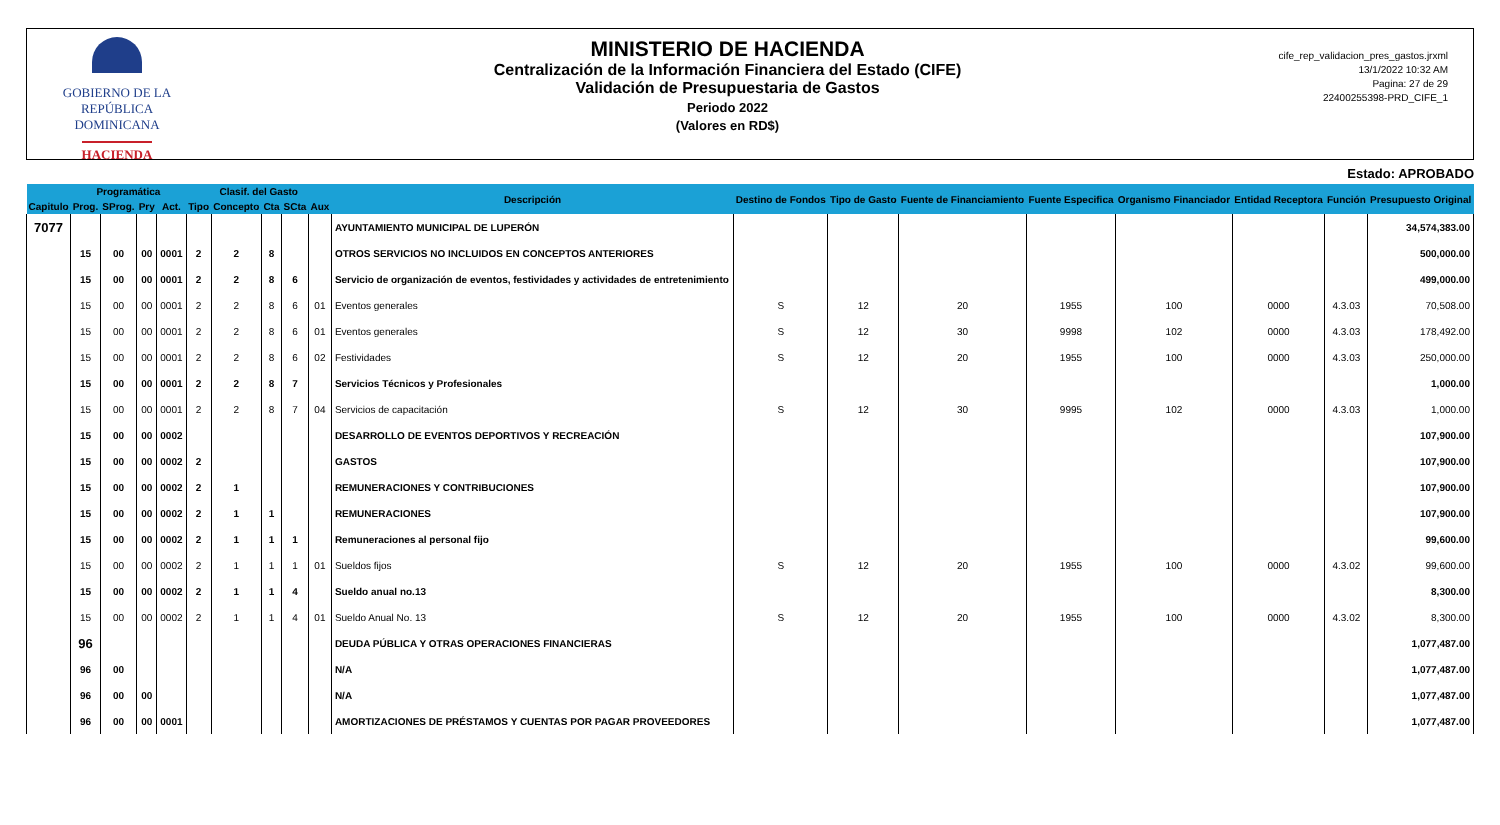GOBIERNO DE LA
REPÚBLICA
DOMINICANA
HACIENDA
MINISTERIO DE HACIENDA
Centralización de la Información Financiera del Estado (CIFE)
Validación de Presupuestaria de Gastos
Periodo 2022
(Valores en RD$)
cife_rep_validacion_pres_gastos.jrxml
13/1/2022 10:32 AM
Pagina: 27 de 29
22400255398-PRD_CIFE_1
Estado: APROBADO
| | Programática | | | | Clasif. del Gasto | | | | | Descripción | Destino de Fondos | Tipo de Gasto | Fuente de Financiamiento | Fuente Especifica | Organismo Financiador | Entidad Receptora | Función | Presupuesto Original |
| --- | --- | --- | --- | --- | --- | --- | --- | --- | --- | --- | --- | --- | --- | --- | --- | --- | --- | --- |
| Capitulo | Prog. | SProg. | Pry | Act. | Tipo | Concepto | Cta | SCta | Aux | | | | | | | | | |
| 7077 | | | | | | | | | | AYUNTAMIENTO MUNICIPAL DE LUPERÓN | | | | | | | | 34,574,383.00 |
| | 15 | 00 | 00 | 0001 | 2 | 2 | 8 | | | OTROS SERVICIOS NO INCLUIDOS EN CONCEPTOS ANTERIORES | | | | | | | | 500,000.00 |
| | 15 | 00 | 00 | 0001 | 2 | 2 | 8 | 6 | | Servicio de organización de eventos, festividades y actividades de entretenimiento | | | | | | | | 499,000.00 |
| | 15 | 00 | 00 | 0001 | 2 | 2 | 8 | 6 | 01 | Eventos generales | S | 12 | 20 | 1955 | 100 | 0000 | 4.3.03 | 70,508.00 |
| | 15 | 00 | 00 | 0001 | 2 | 2 | 8 | 6 | 01 | Eventos generales | S | 12 | 30 | 9998 | 102 | 0000 | 4.3.03 | 178,492.00 |
| | 15 | 00 | 00 | 0001 | 2 | 2 | 8 | 6 | 02 | Festividades | S | 12 | 20 | 1955 | 100 | 0000 | 4.3.03 | 250,000.00 |
| | 15 | 00 | 00 | 0001 | 2 | 2 | 8 | 7 | | Servicios Técnicos y Profesionales | | | | | | | | 1,000.00 |
| | 15 | 00 | 00 | 0001 | 2 | 2 | 8 | 7 | 04 | Servicios de capacitación | S | 12 | 30 | 9995 | 102 | 0000 | 4.3.03 | 1,000.00 |
| | 15 | 00 | 00 | 0002 | | | | | | DESARROLLO DE EVENTOS DEPORTIVOS Y RECREACIÓN | | | | | | | | 107,900.00 |
| | 15 | 00 | 00 | 0002 | 2 | | | | | GASTOS | | | | | | | | 107,900.00 |
| | 15 | 00 | 00 | 0002 | 2 | 1 | | | | REMUNERACIONES Y CONTRIBUCIONES | | | | | | | | 107,900.00 |
| | 15 | 00 | 00 | 0002 | 2 | 1 | 1 | | | REMUNERACIONES | | | | | | | | 107,900.00 |
| | 15 | 00 | 00 | 0002 | 2 | 1 | 1 | 1 | | Remuneraciones al personal fijo | | | | | | | | 99,600.00 |
| | 15 | 00 | 00 | 0002 | 2 | 1 | 1 | 1 | 01 | Sueldos fijos | S | 12 | 20 | 1955 | 100 | 0000 | 4.3.02 | 99,600.00 |
| | 15 | 00 | 00 | 0002 | 2 | 1 | 1 | 4 | | Sueldo anual no.13 | | | | | | | | 8,300.00 |
| | 15 | 00 | 00 | 0002 | 2 | 1 | 1 | 4 | 01 | Sueldo Anual No. 13 | S | 12 | 20 | 1955 | 100 | 0000 | 4.3.02 | 8,300.00 |
| | 96 | | | | | | | | | DEUDA PÚBLICA Y OTRAS OPERACIONES FINANCIERAS | | | | | | | | 1,077,487.00 |
| | 96 | 00 | | | | | | | | N/A | | | | | | | | 1,077,487.00 |
| | 96 | 00 | 00 | | | | | | | N/A | | | | | | | | 1,077,487.00 |
| | 96 | 00 | 00 | 0001 | | | | | | AMORTIZACIONES DE PRÉSTAMOS Y CUENTAS POR PAGAR PROVEEDORES | | | | | | | | 1,077,487.00 |